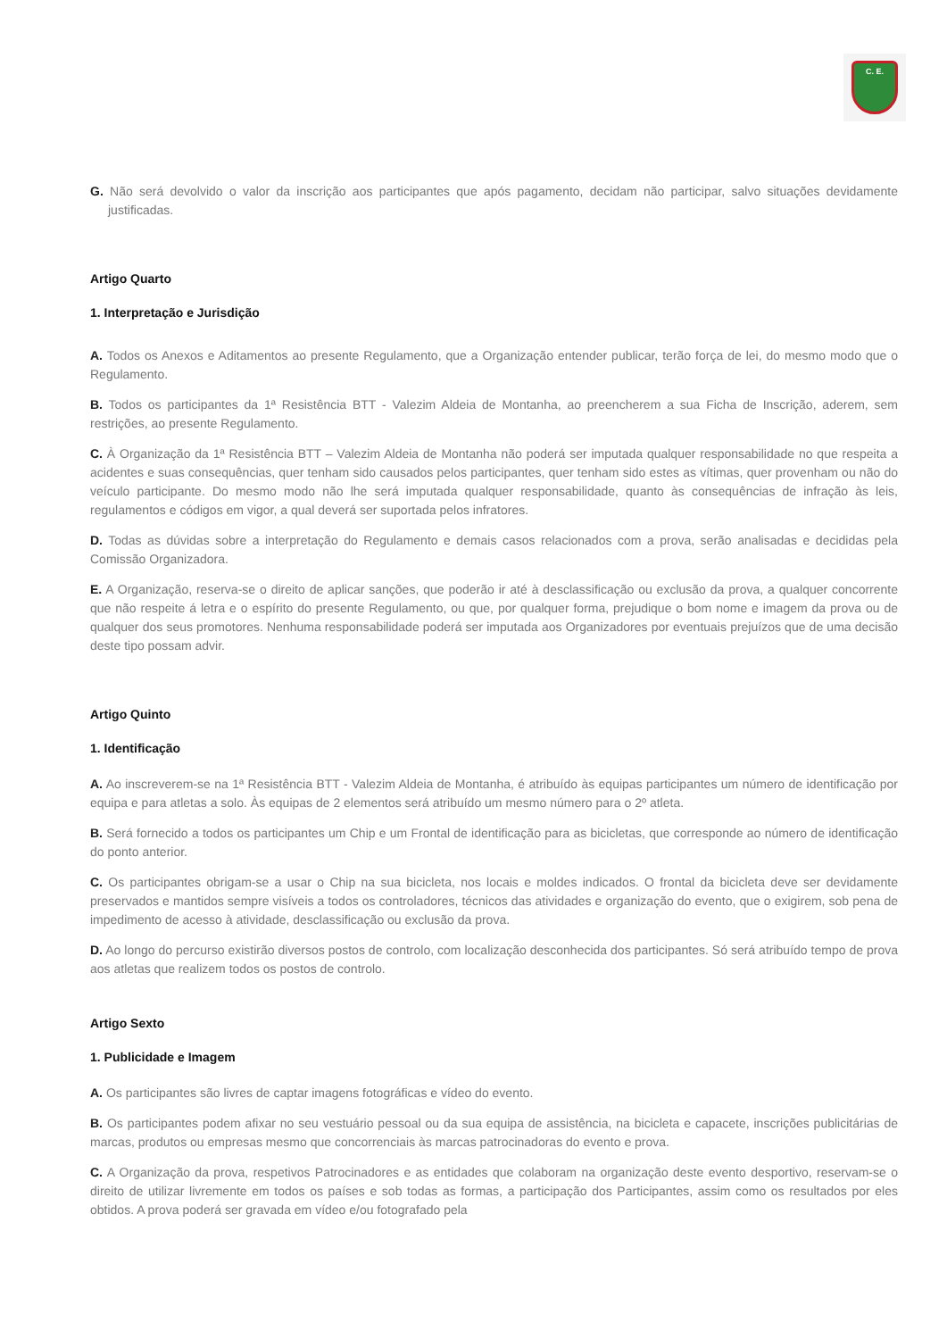C. E.
G. Não será devolvido o valor da inscrição aos participantes que após pagamento, decidam não participar, salvo situações devidamente justificadas.
Artigo Quarto
1. Interpretação e Jurisdição
A. Todos os Anexos e Aditamentos ao presente Regulamento, que a Organização entender publicar, terão força de lei, do mesmo modo que o Regulamento.
B. Todos os participantes da 1ª Resistência BTT - Valezim Aldeia de Montanha, ao preencherem a sua Ficha de Inscrição, aderem, sem restrições, ao presente Regulamento.
C. À Organização da 1ª Resistência BTT – Valezim Aldeia de Montanha não poderá ser imputada qualquer responsabilidade no que respeita a acidentes e suas consequências, quer tenham sido causados pelos participantes, quer tenham sido estes as vítimas, quer provenham ou não do veículo participante. Do mesmo modo não lhe será imputada qualquer responsabilidade, quanto às consequências de infração às leis, regulamentos e códigos em vigor, a qual deverá ser suportada pelos infratores.
D. Todas as dúvidas sobre a interpretação do Regulamento e demais casos relacionados com a prova, serão analisadas e decididas pela Comissão Organizadora.
E. A Organização, reserva-se o direito de aplicar sanções, que poderão ir até à desclassificação ou exclusão da prova, a qualquer concorrente que não respeite á letra e o espírito do presente Regulamento, ou que, por qualquer forma, prejudique o bom nome e imagem da prova ou de qualquer dos seus promotores. Nenhuma responsabilidade poderá ser imputada aos Organizadores por eventuais prejuízos que de uma decisão deste tipo possam advir.
Artigo Quinto
1. Identificação
A. Ao inscreverem-se na 1ª Resistência BTT - Valezim Aldeia de Montanha, é atribuído às equipas participantes um número de identificação por equipa e para atletas a solo. Às equipas de 2 elementos será atribuído um mesmo número para o 2º atleta.
B. Será fornecido a todos os participantes um Chip e um Frontal de identificação para as bicicletas, que corresponde ao número de identificação do ponto anterior.
C. Os participantes obrigam-se a usar o Chip na sua bicicleta, nos locais e moldes indicados. O frontal da bicicleta deve ser devidamente preservados e mantidos sempre visíveis a todos os controladores, técnicos das atividades e organização do evento, que o exigirem, sob pena de impedimento de acesso à atividade, desclassificação ou exclusão da prova.
D. Ao longo do percurso existirão diversos postos de controlo, com localização desconhecida dos participantes. Só será atribuído tempo de prova aos atletas que realizem todos os postos de controlo.
Artigo Sexto
1. Publicidade e Imagem
A. Os participantes são livres de captar imagens fotográficas e vídeo do evento.
B. Os participantes podem afixar no seu vestuário pessoal ou da sua equipa de assistência, na bicicleta e capacete, inscrições publicitárias de marcas, produtos ou empresas mesmo que concorrenciais às marcas patrocinadoras do evento e prova.
C. A Organização da prova, respetivos Patrocinadores e as entidades que colaboram na organização deste evento desportivo, reservam-se o direito de utilizar livremente em todos os países e sob todas as formas, a participação dos Participantes, assim como os resultados por eles obtidos. A prova poderá ser gravada em vídeo e/ou fotografado pela